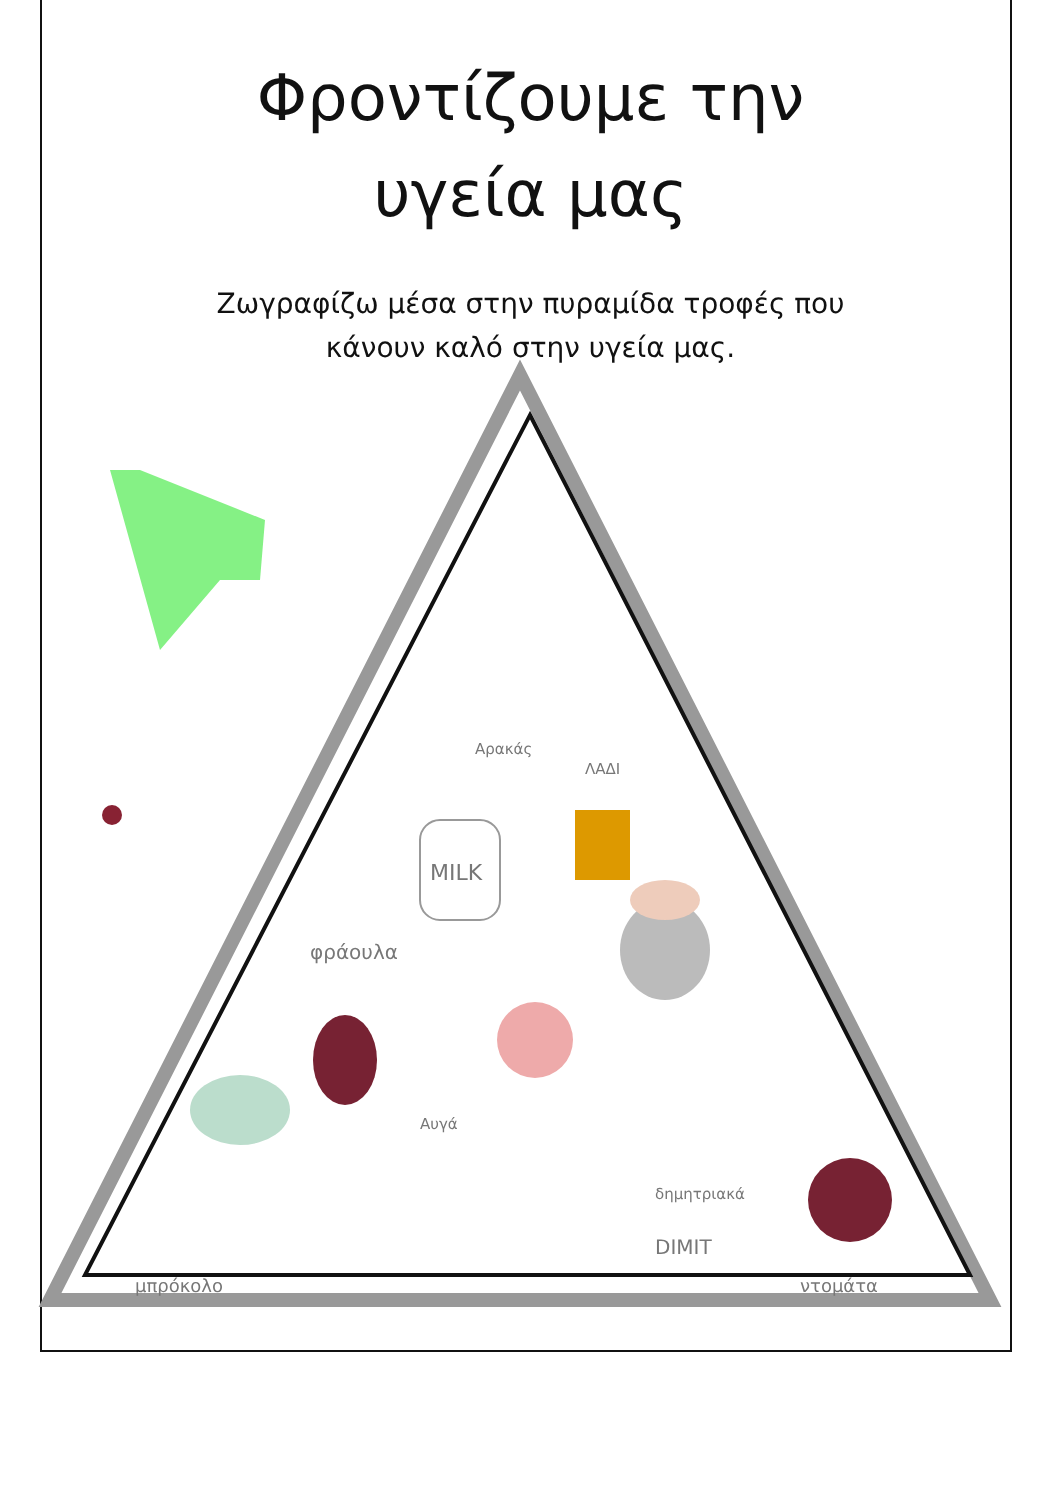Φροντίζουμε την
υγεία μας
Ζωγραφίζω μέσα στην πυραμίδα τροφές που
κάνουν καλό στην υγεία μας.
Αρακάς
ΛΑΔΙ
MILK
φράουλα
Αυγά
δημητριακά
DIMIT
μπρόκολο ντομάτα